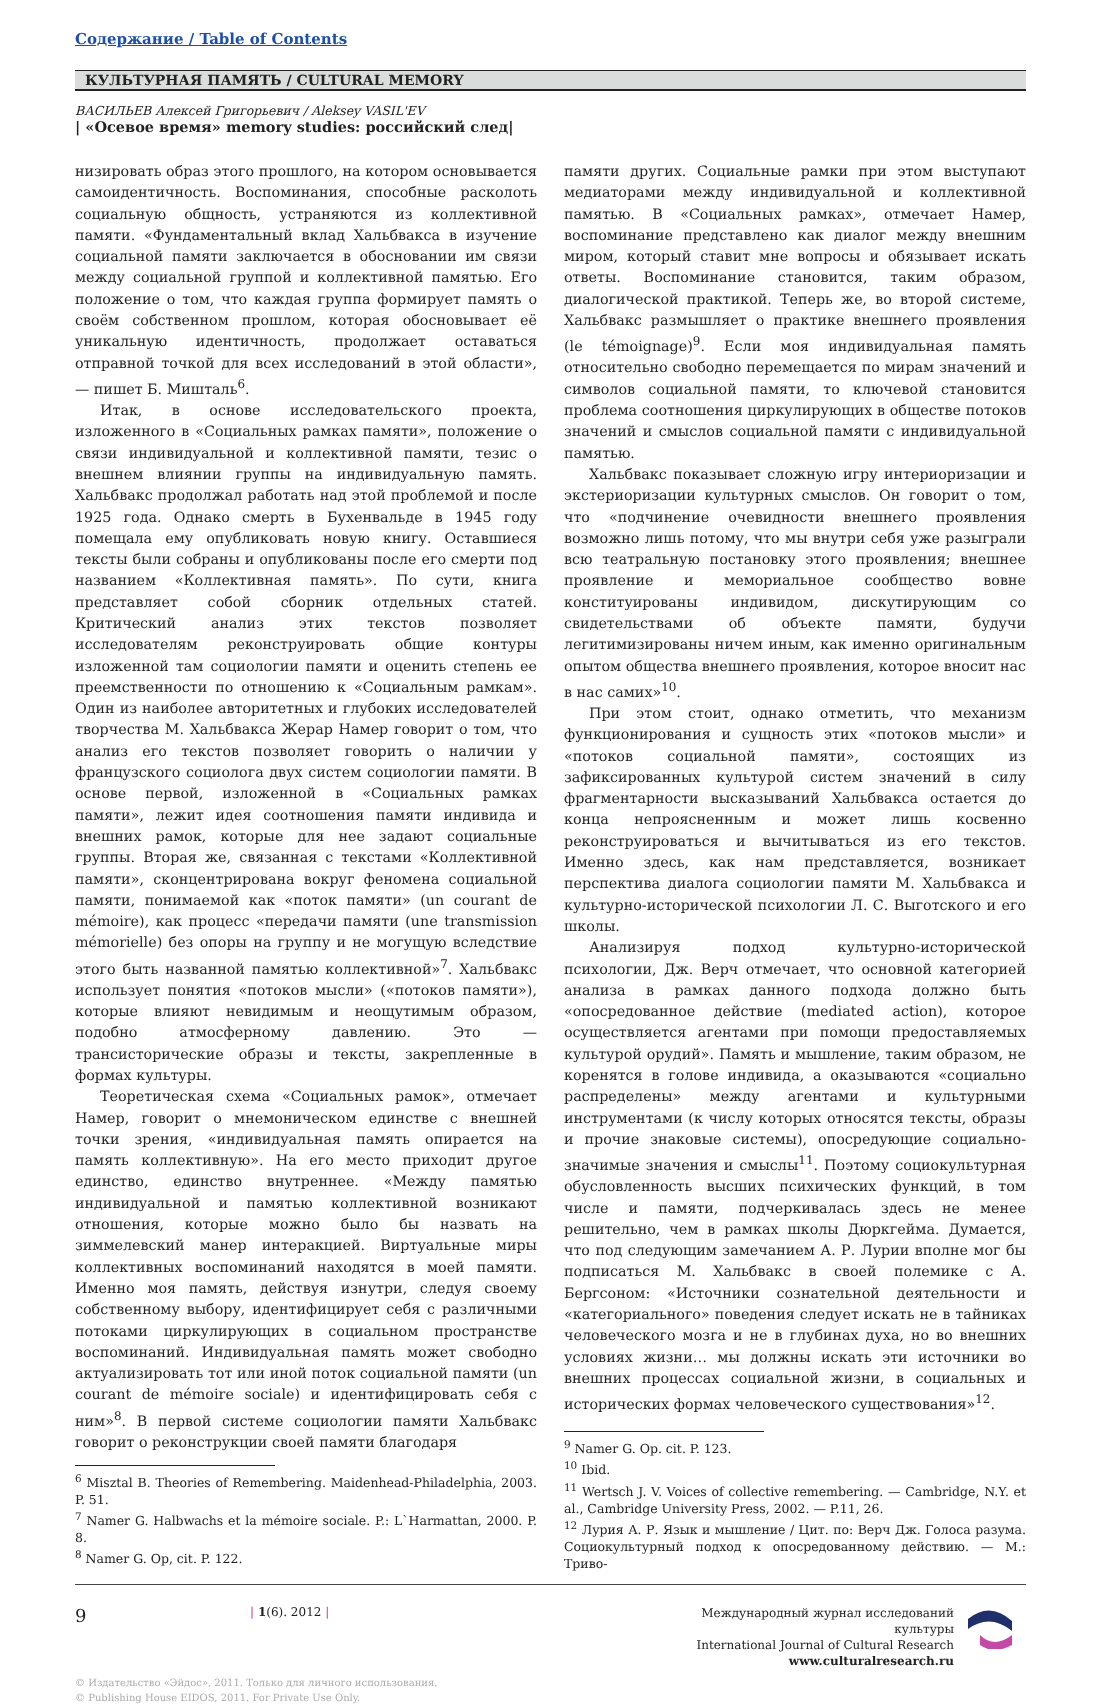Содержание / Table of Contents
КУЛЬТУРНАЯ ПАМЯТЬ / CULTURAL MEMORY
ВАСИЛЬЕВ Алексей Григорьевич / Aleksey VASIL'EV
| «Осевое время» memory studies: российский след|
низировать образ этого прошлого, на котором основывается самоидентичность. Воспоминания, способные расколоть социальную общность, устраняются из коллективной памяти. «Фундаментальный вклад Хальбвакса в изучение социальной памяти заключается в обосновании им связи между социальной группой и коллективной памятью. Его положение о том, что каждая группа формирует память о своём собственном прошлом, которая обосновывает её уникальную идентичность, продолжает оставаться отправной точкой для всех исследований в этой области», — пишет Б. Мишталь<sup>6</sup>.
Итак, в основе исследовательского проекта, изложенного в «Социальных рамках памяти», положение о связи индивидуальной и коллективной памяти, тезис о внешнем влиянии группы на индивидуальную память. Хальбвакс продолжал работать над этой проблемой и после 1925 года. Однако смерть в Бухенвальде в 1945 году помещала ему опубликовать новую книгу. Оставшиеся тексты были собраны и опубликованы после его смерти под названием «Коллективная память». По сути, книга представляет собой сборник отдельных статей. Критический анализ этих текстов позволяет исследователям реконструировать общие контуры изложенной там социологии памяти и оценить степень ее преемственности по отношению к «Социальным рамкам». Один из наиболее авторитетных и глубоких исследователей творчества М. Хальбвакса Жерар Намер говорит о том, что анализ его текстов позволяет говорить о наличии у французского социолога двух систем социологии памяти. В основе первой, изложенной в «Социальных рамках памяти», лежит идея соотношения памяти индивида и внешних рамок, которые для нее задают социальные группы. Вторая же, связанная с текстами «Коллективной памяти», сконцентрирована вокруг феномена социальной памяти, понимаемой как «поток памяти» (un courant de mémoire), как процесс «передачи памяти (une transmission mémorielle) без опоры на группу и не могущую вследствие этого быть названной памятью коллективной»<sup>7</sup>. Хальбвакс использует понятия «потоков мысли» («потоков памяти»), которые влияют невидимым и неощутимым образом, подобно атмосферному давлению. Это — трансисторические образы и тексты, закрепленные в формах культуры.
Теоретическая схема «Социальных рамок», отмечает Намер, говорит о мнемоническом единстве с внешней точки зрения, «индивидуальная память опирается на память коллективную». На его место приходит другое единство, единство внутреннее. «Между памятью индивидуальной и памятью коллективной возникают отношения, которые можно было бы назвать на зиммелевский манер интеракцией. Виртуальные миры коллективных воспоминаний находятся в моей памяти. Именно моя память, действуя изнутри, следуя своему собственному выбору, идентифицирует себя с различными потоками циркулирующих в социальном пространстве воспоминаний. Индивидуальная память может свободно актуализировать тот или иной поток социальной памяти (un courant de mémoire sociale) и идентифицировать себя с ним»<sup>8</sup>. В первой системе социологии памяти Хальбвакс говорит о реконструкции своей памяти благодаря
<sup>6</sup> Misztal B. Theories of Remembering. Maidenhead-Philadelphia, 2003. P. 51.
<sup>7</sup> Namer G. Halbwachs et la mémoire sociale. P.: L`Harmattan, 2000. P. 8.
<sup>8</sup> Namer G. Op, cit. P. 122.
памяти других. Социальные рамки при этом выступают медиаторами между индивидуальной и коллективной памятью. В «Социальных рамках», отмечает Намер, воспоминание представлено как диалог между внешним миром, который ставит мне вопросы и обязывает искать ответы. Воспоминание становится, таким образом, диалогической практикой. Теперь же, во второй системе, Хальбвакс размышляет о практике внешнего проявления (le témoignage)<sup>9</sup>. Если моя индивидуальная память относительно свободно перемещается по мирам значений и символов социальной памяти, то ключевой становится проблема соотношения циркулирующих в обществе потоков значений и смыслов социальной памяти с индивидуальной памятью.
Хальбвакс показывает сложную игру интериоризации и экстериоризации культурных смыслов. Он говорит о том, что «подчинение очевидности внешнего проявления возможно лишь потому, что мы внутри себя уже разыграли всю театральную постановку этого проявления; внешнее проявление и мемориальное сообщество вовне конституированы индивидом, дискутирующим со свидетельствами об объекте памяти, будучи легитимизированы ничем иным, как именно оригинальным опытом общества внешнего проявления, которое вносит нас в нас самих»<sup>10</sup>.
При этом стоит, однако отметить, что механизм функционирования и сущность этих «потоков мысли» и «потоков социальной памяти», состоящих из зафиксированных культурой систем значений в силу фрагментарности высказываний Хальбвакса остается до конца непроясненным и может лишь косвенно реконструироваться и вычитываться из его текстов. Именно здесь, как нам представляется, возникает перспектива диалога социологии памяти М. Хальбвакса и культурно-исторической психологии Л. С. Выготского и его школы.
Анализируя подход культурно-исторической психологии, Дж. Верч отмечает, что основной категорией анализа в рамках данного подхода должно быть «опосредованное действие (mediated action), которое осуществляется агентами при помощи предоставляемых культурой орудий». Память и мышление, таким образом, не коренятся в голове индивида, а оказываются «социально распределены» между агентами и культурными инструментами (к числу которых относятся тексты, образы и прочие знаковые системы), опосредующие социально-значимые значения и смыслы<sup>11</sup>. Поэтому социокультурная обусловленность высших психических функций, в том числе и памяти, подчеркивалась здесь не менее решительно, чем в рамках школы Дюркгейма. Думается, что под следующим замечанием А. Р. Лурии вполне мог бы подписаться М. Хальбвакс в своей полемике с А. Бергсоном: «Источники сознательной деятельности и «категориального» поведения следует искать не в тайниках человеческого мозга и не в глубинах духа, но во внешних условиях жизни… мы должны искать эти источники во внешних процессах социальной жизни, в социальных и исторических формах человеческого существования»<sup>12</sup>.
<sup>9</sup> Namer G. Op. cit. P. 123.
<sup>10</sup> Ibid.
<sup>11</sup> Wertsch J. V. Voices of collective remembering. — Cambridge, N.Y. et al., Cambridge University Press, 2002. — P.11, 26.
<sup>12</sup> Лурия А. Р. Язык и мышление / Цит. по: Верч Дж. Голоса разума. Социокультурный подход к опосредованному действию. — М.: Триво-
9
| 1(6). 2012 |
Международный журнал исследований культуры
International Journal of Cultural Research
www.culturalresearch.ru
© Издательство «Эйдос», 2011. Только для личного использования.
© Publishing House EIDOS, 2011. For Private Use Only.